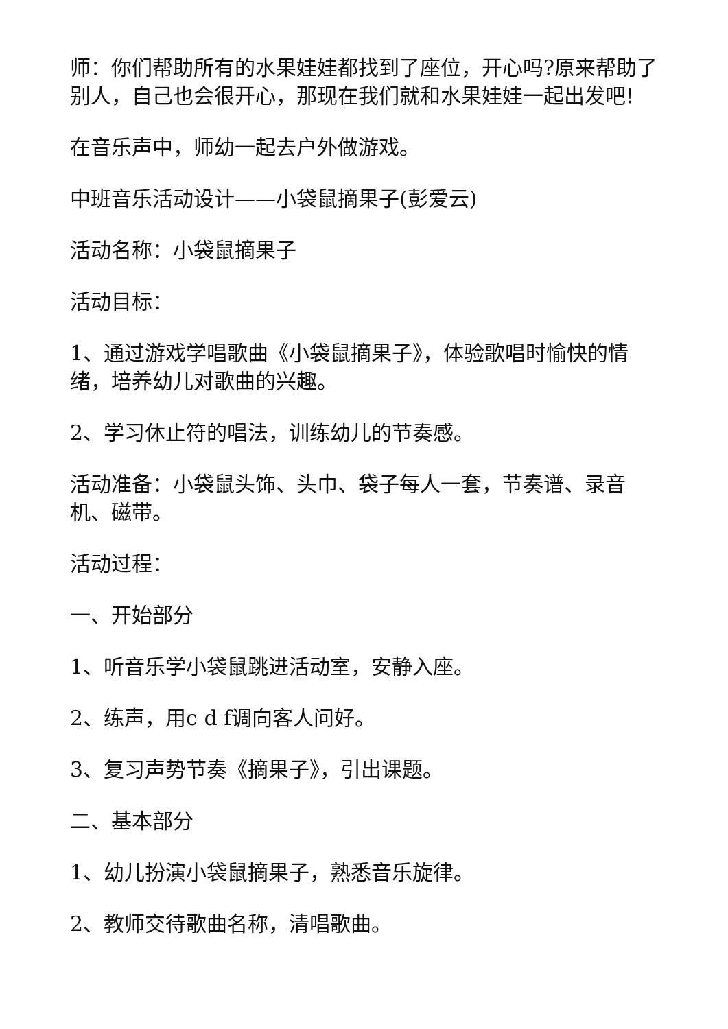师：你们帮助所有的水果娃娃都找到了座位，开心吗?原来帮助了别人，自己也会很开心，那现在我们就和水果娃娃一起出发吧!
在音乐声中，师幼一起去户外做游戏。
中班音乐活动设计——小袋鼠摘果子(彭爱云)
活动名称：小袋鼠摘果子
活动目标：
1、通过游戏学唱歌曲《小袋鼠摘果子》，体验歌唱时愉快的情绪，培养幼儿对歌曲的兴趣。
2、学习休止符的唱法，训练幼儿的节奏感。
活动准备：小袋鼠头饰、头巾、袋子每人一套，节奏谱、录音机、磁带。
活动过程：
一、开始部分
1、听音乐学小袋鼠跳进活动室，安静入座。
2、练声，用c d f调向客人问好。
3、复习声势节奏《摘果子》，引出课题。
二、基本部分
1、幼儿扮演小袋鼠摘果子，熟悉音乐旋律。
2、教师交待歌曲名称，清唱歌曲。